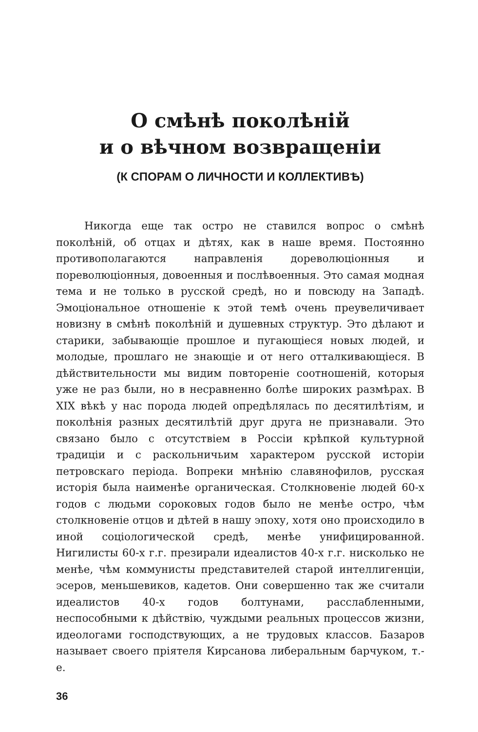О смѣнѣ поколѣній
и о вѣчном возвращеніи
(К СПОРАМ О ЛИЧНОСТИ И КОЛЛЕКТИВѢ)
Никогда еще так остро не ставился вопрос о смѣнѣ поколѣній, об отцах и дѣтях, как в наше время. Постоянно противополагаются направленія дореволюціонныя и пореволюціонныя, довоенныя и послѣвоенныя. Это самая модная тема и не только в русской средѣ, но и повсюду на Западѣ. Эмоціональное отношеніе к этой темѣ очень преувеличивает новизну в смѣнѣ поколѣній и душевных структур. Это дѣлают и старики, забывающіе прошлое и пугающіеся новых людей, и молодые, прошлаго не знающіе и от него отталкивающіеся. В дѣйствительности мы видим повтореніе соотношеній, которыя уже не раз были, но в несравненно болѣе широких размѣрах. В XIX вѣкѣ у нас порода людей опредѣлялась по десятилѣтіям, и поколѣнія разных десятилѣтій друг друга не признавали. Это связано было с отсутствіем в Россіи крѣпкой культурной традиціи и с раскольничьим характером русской исторіи петровскаго періода. Вопреки мнѣнію славянофилов, русская исторія была наименѣе органическая. Столкновеніе людей 60-х годов с людьми сороковых годов было не менѣе остро, чѣм столкновеніе отцов и дѣтей в нашу эпоху, хотя оно происходило в иной соціологической средѣ, менѣе унифицированной. Нигилисты 60-х г.г. презирали идеалистов 40-х г.г. нисколько не менѣе, чѣм коммунисты представителей старой интеллигенціи, эсеров, меньшевиков, кадетов. Они совершенно так же считали идеалистов 40-х годов болтунами, расслабленными, неспособными к дѣйствію, чуждыми реальных процессов жизни, идеологами господствующих, а не трудовых классов. Базаров называет своего пріятеля Кирсанова либеральным барчуком, т.-е.
36